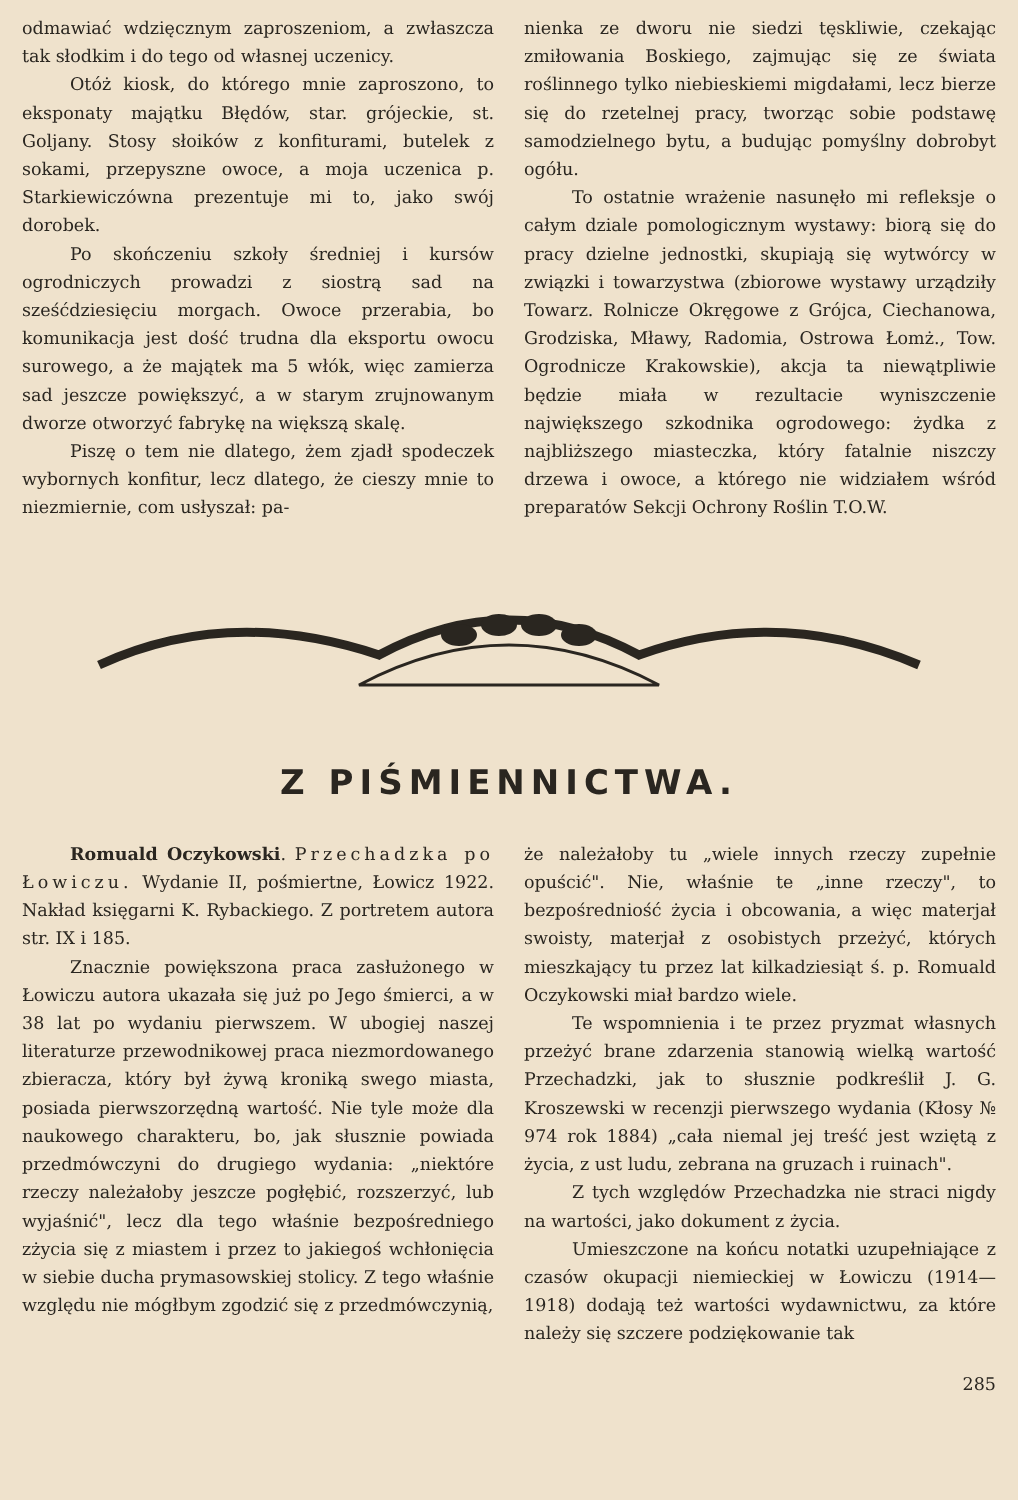odmawiać wdzięcznym zaproszeniom, a zwłaszcza tak słodkim i do tego od własnej uczenicy.
Otóż kiosk, do którego mnie zaproszono, to eksponaty majątku Błędów, star. grójeckie, st. Goljany. Stosy słoików z konfiturami, butelek z sokami, przepyszne owoce, a moja uczenica p. Starkiewiczówna prezentuje mi to, jako swój dorobek.
Po skończeniu szkoły średniej i kursów ogrodniczych prowadzi z siostrą sad na sześćdziesięciu morgach. Owoce przerabia, bo komunikacja jest dość trudna dla eksportu owocu surowego, a że majątek ma 5 włók, więc zamierza sad jeszcze powiększyć, a w starym zrujnowanym dworze otworzyć fabrykę na większą skalę.
Piszę o tem nie dlatego, żem zjadł spodeczek wybornych konfitur, lecz dlatego, że cieszy mnie to niezmiernie, com usłyszał: pa-
nienka ze dworu nie siedzi tęskliwie, czekając zmiłowania Boskiego, zajmując się ze świata roślinnego tylko niebieskiemi migdałami, lecz bierze się do rzetelnej pracy, tworząc sobie podstawę samodzielnego bytu, a budując pomyślny dobrobyt ogółu.
To ostatnie wrażenie nasunęło mi refleksje o całym dziale pomologicznym wystawy: biorą się do pracy dzielne jednostki, skupiają się wytwórcy w związki i towarzystwa (zbiorowe wystawy urządziły Towarz. Rolnicze Okręgowe z Grójca, Ciechanowa, Grodziska, Mławy, Radomia, Ostrowa Łomż., Tow. Ogrodnicze Krakowskie), akcja ta niewątpliwie będzie miała w rezultacie wyniszczenie największego szkodnika ogrodowego: żydka z najbliższego miasteczka, który fatalnie niszczy drzewa i owoce, a którego nie widziałem wśród preparatów Sekcji Ochrony Roślin T.O.W.
Z PIŚMIENNICTWA.
Romuald Oczykowski. Przechadzka po Łowiczu. Wydanie II, pośmiertne, Łowicz 1922. Nakład księgarni K. Rybackiego. Z portretem autora str. IX i 185.
Znacznie powiększona praca zasłużonego w Łowiczu autora ukazała się już po Jego śmierci, a w 38 lat po wydaniu pierwszem. W ubogiej naszej literaturze przewodnikowej praca niezmordowanego zbieracza, który był żywą kroniką swego miasta, posiada pierwszorzędną wartość. Nie tyle może dla naukowego charakteru, bo, jak słusznie powiada przedmówczyni do drugiego wydania: „niektóre rzeczy należałoby jeszcze pogłębić, rozszerzyć, lub wyjaśnić", lecz dla tego właśnie bezpośredniego zżycia się z miastem i przez to jakiegoś wchłonięcia w siebie ducha prymasowskiej stolicy. Z tego właśnie względu nie mógłbym zgodzić się z przedmówczynią,
że należałoby tu „wiele innych rzeczy zupełnie opuścić". Nie, właśnie te „inne rzeczy", to bezpośredniość życia i obcowania, a więc materjał swoisty, materjał z osobistych przeżyć, których mieszkający tu przez lat kilkadziesiąt ś. p. Romuald Oczykowski miał bardzo wiele.
Te wspomnienia i te przez pryzmat własnych przeżyć brane zdarzenia stanowią wielką wartość Przechadzki, jak to słusznie podkreślił J. G. Kroszewski w recenzji pierwszego wydania (Kłosy № 974 rok 1884) „cała niemal jej treść jest wziętą z życia, z ust ludu, zebrana na gruzach i ruinach".
Z tych względów Przechadzka nie straci nigdy na wartości, jako dokument z życia.
Umieszczone na końcu notatki uzupełniające z czasów okupacji niemieckiej w Łowiczu (1914—1918) dodają też wartości wydawnictwu, za które należy się szczere podziękowanie tak
285